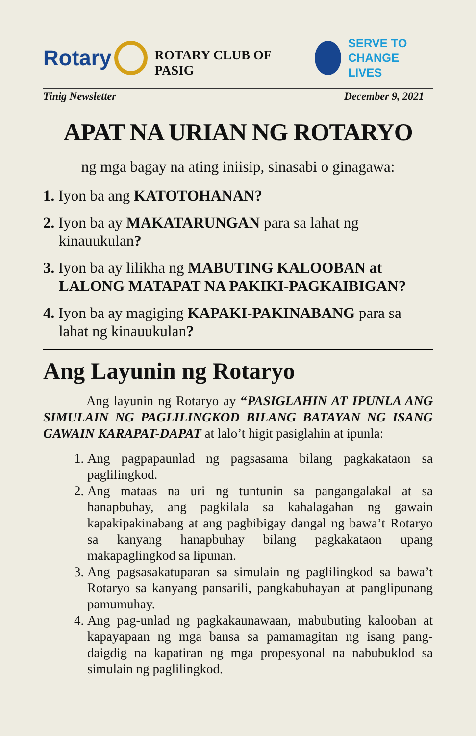Rotary
ROTARY CLUB OF PASIG
SERVE TO
CHANGE LIVES
Tinig Newsletter December 9, 2021
APAT NA URIAN NG ROTARYO
ng mga bagay na ating iniisip, sinasabi o ginagawa:
1. Iyon ba ang KATOTOHANAN?
2. Iyon ba ay MAKATARUNGAN para sa lahat ng kinauukulan?
3. Iyon ba ay lilikha ng MABUTING KALOOBAN at LALONG MATAPAT NA PAKIKI-PAGKAIBIGAN?
4. Iyon ba ay magiging KAPAKI-PAKINABANG para sa lahat ng kinauukulan?
Ang Layunin ng Rotaryo
Ang layunin ng Rotaryo ay “PASIGLAHIN AT IPUNLA ANG SIMULAIN NG PAGLILINGKOD BILANG BATAYAN NG ISANG GAWAIN KARAPAT-DAPAT at lalo’t higit pasiglahin at ipunla:
1. Ang pagpapaunlad ng pagsasama bilang pagkakataon sa paglilingkod.
2. Ang mataas na uri ng tuntunin sa pangangalakal at sa hanapbuhay, ang pagkilala sa kahalagahan ng gawain kapakipakinabang at ang pagbibigay dangal ng bawa’t Rotaryo sa kanyang hanapbuhay bilang pagkakataon upang makapaglingkod sa lipunan.
3. Ang pagsasakatuparan sa simulain ng paglilingkod sa bawa’t Rotaryo sa kanyang pansarili, pangkabuhayan at panglipunang pamumuhay.
4. Ang pag-unlad ng pagkakaunawaan, mabubuting kalooban at kapayapaan ng mga bansa sa pamamagitan ng isang pang-daigdig na kapatiran ng mga propesyonal na nabubuklod sa simulain ng paglilingkod.